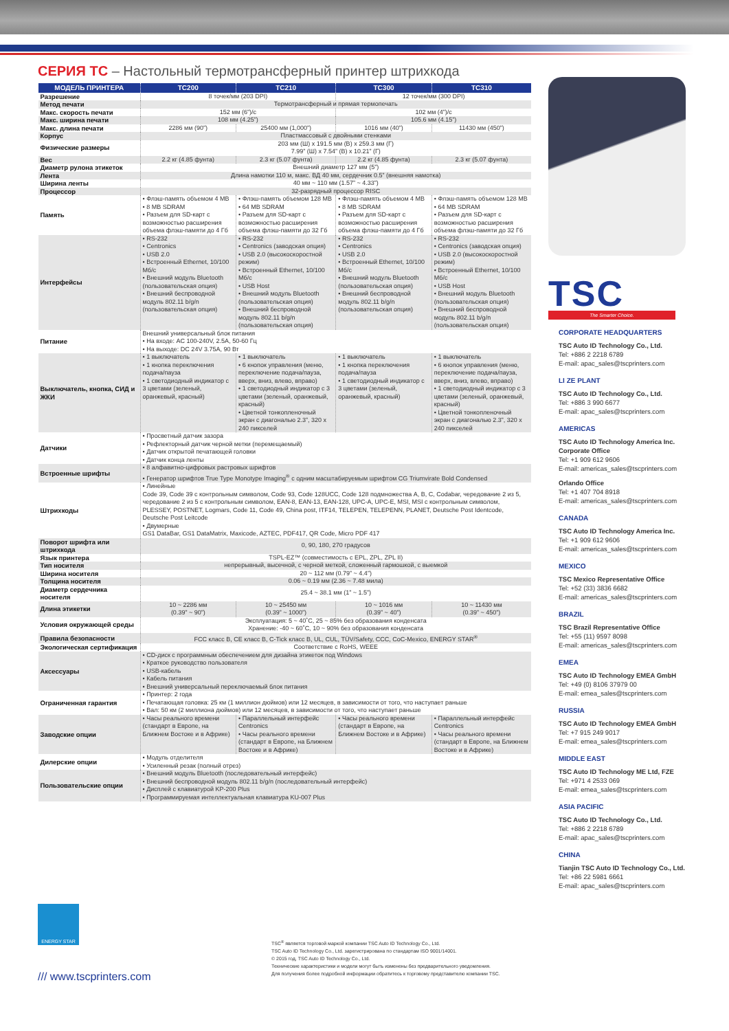СЕРИЯ TC – Настольный термотрансферный принтер штрихкода
| МОДЕЛЬ ПРИНТЕРА | TC200 | TC210 | TC300 | TC310 |
| --- | --- | --- | --- | --- |
| Разрешение | 8 точек/мм (203 DPI) | | 12 точек/мм (300 DPI) | |
| Метод печати | Термотрансферный и прямая термопечать | | | |
| Макс. скорость печати | 152 мм (6”)/с | | 102 мм (4”)/с | |
| Макс. ширина печати | 108 мм (4.25”) | | 105.6 мм (4.15”) | |
| Макс. длина печати | 2286 мм (90”) | 25400 мм (1,000”) | 1016 мм (40”) | 11430 мм (450”) |
| Корпус | Пластмассовый с двойными стенками | | | |
| Физические размеры | 203 мм (Ш) x 191.5 мм (В) x 259.3 мм (Г) 7.99” (Ш) x 7.54” (В) x 10.21” (Г) | | | |
| Вес | 2.2 кг (4.85 фунта) | 2.3 кг (5.07 фунта) | 2.2 кг (4.85 фунта) | 2.3 кг (5.07 фунта) |
| Диаметр рулона этикеток | Внешний диаметр 127 мм (5”) | | | |
| Лента | Длина намотки 110 м, макс. ВД 40 мм, сердечник 0.5” (внешняя намотка) | | | |
| Ширина ленты | 40 мм ~ 110 мм (1.57” ~ 4.33”) | | | |
| Процессор | 32-разрядный процессор RISC | | | |
| Память | • Флэш-память объемом 4 MB • 8 MB SDRAM • Разъем для SD-карт с возможностью расширения объема флэш-памяти до 4 Гб | • Флэш-память объемом 128 MB • 64 MB SDRAM • Разъем для SD-карт с возможностью расширения объема флэш-памяти до 32 Гб | • Флэш-память объемом 4 MB • 8 MB SDRAM • Разъем для SD-карт с возможностью расширения объема флэш-памяти до 4 Гб | • Флэш-память объемом 128 MB • 64 MB SDRAM • Разъем для SD-карт с возможностью расширения объема флэш-памяти до 32 Гб |
| Интерфейсы | • RS-232 • Centronics • USB 2.0 • Встроенный Ethernet, 10/100 Мб/с • Внешний модуль Bluetooth (пользовательская опция) • Внешний беспроводной модуль 802.11 b/g/n (пользовательская опция) | • RS-232 • Centronics (заводская опция) • USB 2.0 (высокоскоростной режим) • Встроенный Ethernet, 10/100 Мб/с • USB Host • Внешний модуль Bluetooth (пользовательская опция) • Внешний беспроводной модуль 802.11 b/g/n (пользовательская опция) | • RS-232 • Centronics • USB 2.0 • Встроенный Ethernet, 10/100 Мб/с • Внешний модуль Bluetooth (пользовательская опция) • Внешний беспроводной модуль 802.11 b/g/n (пользовательская опция) | • RS-232 • Centronics (заводская опция) • USB 2.0 (высокоскоростной режим) • Встроенный Ethernet, 10/100 Мб/с • USB Host • Внешний модуль Bluetooth (пользовательская опция) • Внешний беспроводной модуль 802.11 b/g/n (пользовательская опция) |
| Питание | Внешний универсальный блок питания • На входе: AC 100-240V, 2.5A, 50-60 Гц • На выходе: DC 24V 3.75A, 90 Вт | | | |
| Выключатель, кнопка, СИД и ЖКИ | • 1 выключатель • 1 кнопка переключения подача/пауза • 1 светодиодный индикатор с 3 цветами (зеленый, оранжевый, красный) | • 1 выключатель • 6 кнопок управления (меню, переключение подача/пауза, вверх, вниз, влево, вправо) • 1 светодиодный индикатор с 3 цветами (зеленый, оранжевый, красный) • Цветной тонкопленочный экран с диагональю 2.3”, 320 x 240 пикселей | • 1 выключатель • 1 кнопка переключения подача/пауза • 1 светодиодный индикатор с 3 цветами (зеленый, оранжевый, красный) | • 1 выключатель • 6 кнопок управления (меню, переключение подача/пауза, вверх, вниз, влево, вправо) • 1 светодиодный индикатор с 3 цветами (зеленый, оранжевый, красный) • Цветной тонкопленочный экран с диагональю 2.3”, 320 x 240 пикселей |
| Датчики | • Просветный датчик зазора • Рефлекторный датчик черной метки (перемещаемый) • Датчик открытой печатающей головки • Датчик конца ленты | | | |
| Встроенные шрифты | • 8 алфавитно-цифровых растровых шрифтов • Генератор шрифтов True Type Monotype Imaging<sup>®</sup> с одним масштабируемым шрифтом CG Triumvirate Bold Condensed | | | |
| Штрихкоды | • Линейные Code 39, Code 39 с контрольным символом, Code 93, Code 128UCC, Code 128 подмножества A, B, C, Codabar, чередование 2 из 5, чередование 2 из 5 с контрольным символом, EAN-8, EAN-13, EAN-128, UPC-A, UPC-E, MSI, MSI с контрольным символом, PLESSEY, POSTNET, Logmars, Code 11, Code 49, China post, ITF14, TELEPEN, TELEPENN, PLANET, Deutsche Post Identcode, Deutsche Post Leitcode • Двумерные GS1 DataBar, GS1 DataMatrix, Maxicode, AZTEC, PDF417, QR Code, Micro PDF 417 | | | |
| Поворот шрифта или штрихкода | 0, 90, 180, 270 градусов | | | |
| Язык принтера | TSPL-EZ™ (совместимость с EPL, ZPL, ZPL II) | | | |
| Тип носителя | непрерывный, высечной, с черной меткой, сложенный гармошкой, с выемкой | | | |
| Ширина носителя | 20 ~ 112 мм (0.79” ~ 4.4”) | | | |
| Толщина носителя | 0.06 ~ 0.19 мм (2.36 ~ 7.48 мила) | | | |
| Диаметр сердечника носителя | 25.4 ~ 38.1 мм (1” ~ 1.5”) | | | |
| Длина этикетки | 10 ~ 2286 мм (0.39” ~ 90”) | 10 ~ 25450 мм (0.39” ~ 1000”) | 10 ~ 1016 мм (0.39” ~ 40”) | 10 ~ 11430 мм (0.39” ~ 450”) |
| Условия окружающей среды | Эксплуатация: 5 ~ 40˚C, 25 ~ 85% без образования конденсата Хранение: -40 ~ 60˚C, 10 ~ 90% без образования конденсата | | | |
| Правила безопасности | FCC класс B, CE класс B, C-Tick класс B, UL, CUL, TÜV/Safety, CCC, CoC-Mexico, ENERGY STAR<sup>®</sup> | | | |
| Экологическая сертификация | Соответствие с RoHS, WEEE | | | |
| Аксессуары | • CD-диск с программным обеспечением для дизайна этикеток под Windows • Краткое руководство пользователя • USB-кабель • Кабель питания • Внешний универсальный переключаемый блок питания | | | |
| Ограниченная гарантия | • Принтер: 2 года • Печатающая головка: 25 км (1 миллион дюймов) или 12 месяцев, в зависимости от того, что наступает раньше • Вал: 50 км (2 миллиона дюймов) или 12 месяцев, в зависимости от того, что наступает раньше | | | |
| Заводские опции | • Часы реального времени (стандарт в Европе, на Ближнем Востоке и в Африке) | • Параллельный интерфейс Centronics • Часы реального времени (стандарт в Европе, на Ближнем Востоке и в Африке) | • Часы реального времени (стандарт в Европе, на Ближнем Востоке и в Африке) | • Параллельный интерфейс Centronics • Часы реального времени (стандарт в Европе, на Ближнем Востоке и в Африке) |
| Дилерские опции | • Модуль отделителя • Усиленный резак (полный отрез) | | | |
| Пользовательские опции | • Внешний модуль Bluetooth (последовательный интерфейс) • Внешний беспроводной модуль 802.11 b/g/n (последовательный интерфейс) • Дисплей с клавиатурой KP-200 Plus • Программируемая интеллектуальная клавиатура KU-007 Plus | | | |
TSC
The Smarter Choice.
CORPORATE HEADQUARTERS
TSC Auto ID Technology Co., Ltd.
Tel: +886 2 2218 6789
E-mail: apac_sales@tscprinters.com
LI ZE PLANT
TSC Auto ID Technology Co., Ltd.
Tel: +886 3 990 6677
E-mail: apac_sales@tscprinters.com
AMERICAS
TSC Auto ID Technology America Inc.
Corporate Office
Tel: +1 909 612 9606
E-mail: americas_sales@tscprinters.com
Orlando Office
Tel: +1 407 704 8918
E-mail: americas_sales@tscprinters.com
CANADA
TSC Auto ID Technology America Inc.
Tel: +1 909 612 9606
E-mail: americas_sales@tscprinters.com
MEXICO
TSC Mexico Representative Office
Tel: +52 (33) 3836 6682
E-mail: americas_sales@tscprinters.com
BRAZIL
TSC Brazil Representative Office
Tel: +55 (11) 9597 8098
E-mail: americas_sales@tscprinters.com
EMEA
TSC Auto ID Technology EMEA GmbH
Tel: +49 (0) 8106 37979 00
E-mail: emea_sales@tscprinters.com
RUSSIA
TSC Auto ID Technology EMEA GmbH
Tel: +7 915 249 9017
E-mail: emea_sales@tscprinters.com
MIDDLE EAST
TSC Auto ID Technology ME Ltd, FZE
Tel: +971 4 2533 069
E-mail: emea_sales@tscprinters.com
ASIA PACIFIC
TSC Auto ID Technology Co., Ltd.
Tel: +886 2 2218 6789
E-mail: apac_sales@tscprinters.com
CHINA
Tianjin TSC Auto ID Technology Co., Ltd.
Tel: +86 22 5981 6661
E-mail: apac_sales@tscprinters.com
ENERGY STAR
/// www.tscprinters.com
TSC<sup>®</sup> является торговой маркой компании TSC Auto ID Technology Co., Ltd.
TSC Auto ID Technology Co., Ltd. зарегистрирована по стандартам ISO 9001/14001.
© 2015 год, TSC Auto ID Technology Co., Ltd.
Технические характеристики и модели могут быть изменены без предварительного уведомления.
Для получения более подробной информации обратитесь к торговому представителю компании TSC.